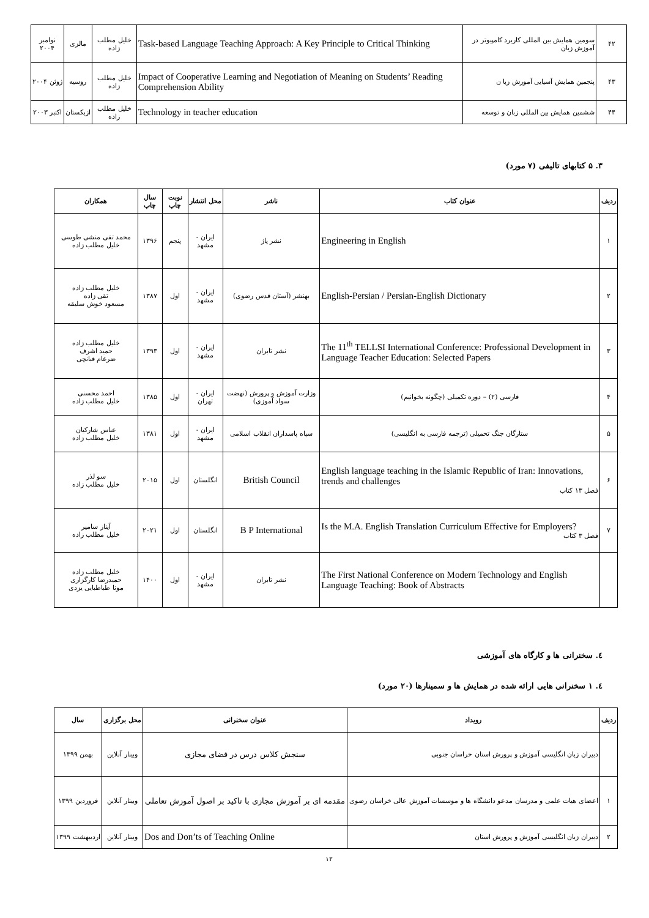| ۴۲ | سومین همایش بین المللی کاربرد کامپیوتر در آموزش زبان | Task-based Language Teaching Approach: A Key Principle to Critical Thinking | خلیل مطلب زاده | مالزی | نوامبر ۲۰۰۴ |
| ۴۳ | پنجمین همایش آسیایی آموزش زبا ن | Impact of Cooperative Learning and Negotiation of Meaning on Students’ Reading Comprehension Ability | خلیل مطلب زاده | روسیه | ژوئن ۲۰۰۴ |
| ۴۴ | ششمین همایش بین المللی زبان و توسعه | Technology in teacher education | خلیل مطلب زاده | ازبکستان | اکتبر ۲۰۰۳ |
۳. ۵ کتابهای تالیفی (۷ مورد)
| ردیف | عنوان کتاب | ناشر | محل انتشار | نوبت چاپ | سال چاپ | همکاران |
| --- | --- | --- | --- | --- | --- | --- |
| ۱ | Engineering in English | نشر پاژ | ایران - مشهد | پنجم | ۱۳۹۶ | محمد تقی منشی طوسی خلیل مطلب زاده |
| ۲ | English-Persian / Persian-English Dictionary | بهنشر (آستان قدس رضوی) | ایران - مشهد | اول | ۱۳۸۷ | خلیل مطلب زاده تقی زاده مسعود خوش سلیقه |
| ۳ | The 11<sup>th</sup> TELLSI International Conference: Professional Development in Language Teacher Education: Selected Papers | نشر تابران | ایران - مشهد | اول | ۱۳۹۳ | خلیل مطلب زاده حمید اشرف ضرغام قبانچی |
| ۴ | فارسی (۲) – دوره تکمیلی (چگونه بخوانیم) | وزارت آموزش و پرورش (نهضت سواد آموزی) | ایران - تهران | اول | ۱۳۸۵ | احمد محسنی خلیل مطلب زاده |
| ۵ | ستارگان جنگ تحمیلی (ترجمه فارسی به انگلیسی) | سپاه پاسداران انقلاب اسلامی | ایران - مشهد | اول | ۱۳۸۱ | عباس شارکیان خلیل مطلب زاده |
| ۶ | English language teaching in the Islamic Republic of Iran: Innovations, trends and challenges فصل ۱۳ کتاب | British Council | انگلستان | اول | ۲۰۱۵ | سو لذر خلیل مطلب زاده |
| ۷ | Is the M.A. English Translation Curriculum Effective for Employers? فصل ۳ کتاب | B P International | انگلستان | اول | ۲۰۲۱ | آیناز سامیر خلیل مطلب زاده |
| | The First National Conference on Modern Technology and English Language Teaching: Book of Abstracts | نشر تابران | ایران - مشهد | اول | ۱۴۰۰ | خلیل مطلب زاده حمیدرضا کارگزاری مونا طباطبایی یزدی |
٤. سخنرانی ها و کارگاه های آموزشی
٤. ۱ سخنرانی هایی ارائه شده در همایش ها و سمینارها (۲۰ مورد)
| ردیف | رویداد | عنوان سخنرانی | محل برگزاری | سال |
| --- | --- | --- | --- | --- |
| | دبیران زبان انگلیسی آموزش و پرورش استان خراسان جنوبی | سنجش کلاس درس در فضای مجازی | وبینار آنلاین | بهمن ۱۳۹۹ |
| ۱ | اعضای هیات علمی و مدرسان مدعو دانشگاه ها و موسسات آموزش عالی خراسان رضوی | مقدمه ای بر آموزش مجازی با تاکید بر اصول آموزش تعاملی | وبینار آنلاین | فروردین ۱۳۹۹ |
| ۲ | دبیران زبان انگلیسی آموزش و پرورش استان | Dos and Don’ts of Teaching Online | وبینار آنلاین | اردیبهشت ۱۳۹۹ |
۱۲